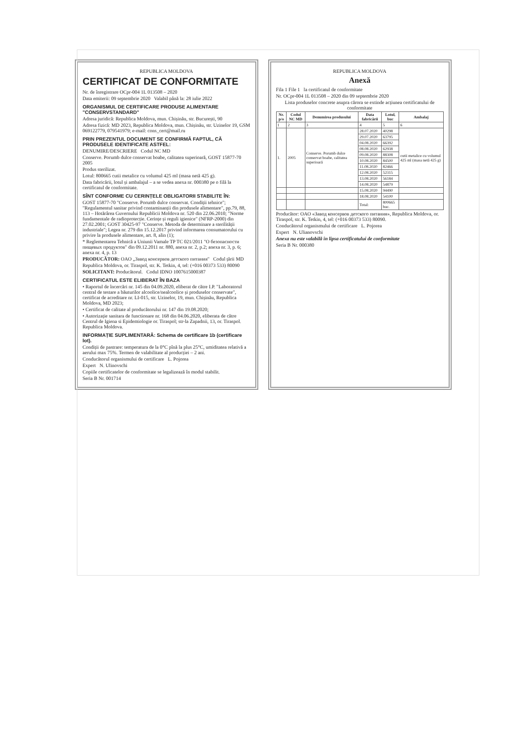REPUBLICA MOLDOVA
CERTIFICAT DE CONFORMITATE
Nr. de înregistrare OCpr-004 1L 013508 – 2020
Data emiterii: 09 septembrie 2020 Valabil până la: 28 iulie 2022
ORGANISMUL DE CERTIFICARE PRODUSE ALIMENTARE "CONSERVSTANDARD"
Adresa juridică: Republica Moldova, mun. Chișinău, str. București, 90
Adresa fizică: MD 2023, Republica Moldova, mun. Chișinău, str. Uzinelor 19, GSM 069122779, 079541979; e-mail: cons_cert@mail.ru
PRIN PREZENTUL DOCUMENT SE CONFIRMĂ FAPTUL, CĂ PRODUSELE IDENTIFICATE ASTFEL:
DENUMIRE/DESCRIERE Codul NC MD
Conserve. Porumb dulce conservat boabe, calitatea superioară, GOST 15877-70 2005
Produs sterilizat.
Lotul: 800665 cutii metalice cu volumul 425 ml (masa netă 425 g).
Data fabricării, lotul și ambalajul – a se vedea anexa nr. 000380 pe o filă la certificatul de conformitate.
SÎNT CONFORME CU CERINȚELE OBLIGATORII STABILITE ÎN:
GOST 15877-70 "Conserve. Porumb dulce conservat. Condiții tehnice"; "Regulamentul sanitar privind contaminanții din produsele alimentare", pp.79, 88, 113 – Hotărârea Guvernului Republicii Moldova nr. 520 din 22.06.2010; "Norme fundamentale de radioprotecție. Cerințe și reguli igienice" (NFRP-2000) din 27.02.2001; GOST 30425-97 "Conserve. Metoda de determinare a sterilității industriale"; Legea nr. 279 din 15.12.2017 privind informarea consumatorului cu privire la produsele alimentare, art. 8, alin (1);
* Reglementarea Tehnică a Uniunii Vamale TP TC 021/2011 "О безопасности пищевых продуктов" din 09.12.2011 nr. 880, anexa nr. 2, p.2; anexa nr. 3, p. 6; anexa nr. 4, p. 13
PRODUCĂTOR: OAO „Завод консервов детского питания" Codul țării MD
Republica Moldova, or. Tiraspol, str. K. Tetkin, 4, tel: (+016 00373 533) 80090
SOLICITANT: Producătorul. Codul IDNO 1007615000387
CERTIFICATUL ESTE ELIBERAT ÎN BAZA
• Raportul de încercări nr. 145 din 04.09.2020, eliberat de către I.P. "Laboratorul central de testare a băuturilor alcoolice/nealcoolice și produselor conservate", certificat de acreditare nr. LI-015, str. Uzinelor, 19, mun. Chișinău, Republica Moldova, MD 2023;
• Certificat de calitate al producătorului nr. 147 din 19.08.2020;
• Autorizație sanitara de functionare nr. 168 din 04.06.2020, eliberata de către Centrul de Igiena si Epidemiologie or. Tiraspol; str-la Zapadnii, 13, or. Tiraspol. Republica Moldova.
INFORMAȚIE SUPLIMENTARĂ: Schema de certificare 1b (certificare lot).
Condiții de pastrare: temperatura de la 0°C pînă la plus 25°C, umiditatea relativă a aerului max 75%. Termen de valabilitate al producției – 2 ani.
Conducătorul organismului de certificare L. Pojorea
Expert N. Ulinovschi
Copiile certificatelor de conformitate se legalizează în modul stabilit.
Seria B Nr. 001714
REPUBLICA MOLDOVA
Anexă
Fila 1 File 1 la certificatul de conformitate
Nr. OCpr-004 1L 013508 – 2020 din 09 septembrie 2020
Lista produselor concrete asupra cărora se extinde acțiunea certificatului de conformitate
| Nr. p/o | Codul NC MD | Denumirea produsului | Data fabricării | Lotul, buc | Ambalaj |
| --- | --- | --- | --- | --- | --- |
| 1 | 2 | 3 | 4 | 5 | 6 |
| 1. | 2005 | Conserve. Porumb dulce conservat boabe, calitatea superioară | 28.07.2020 | 40298 | cutii metalice cu volumul 425 ml (masa netă 425 g) |
| | | | 29.07.2020 | 63795 | |
| | | | 04.08.2020 | 66392 | |
| | | | 08.08.2020 | 62938 | |
| | | | 09.08.2020 | 88308 | |
| | | | 10.08.2020 | 84500 | |
| | | | 11.08.2020 | 82466 | |
| | | | 12.08.2020 | 52315 | |
| | | | 13.08.2020 | 56184 | |
| | | | 14.08.2020 | 54879 | |
| | | | 15.08.2020 | 94490 | |
| | | | 18.08.2020 | 54100 | |
| | | | Total: | 800665 buc. | |
Producător: OAO «Завод консервов детского питания», Republica Moldova, or. Tiraspol, str. K. Tetkin, 4, tel: (+016 00373 533) 80090.
Conducătorul organismului de certificare L. Pojorea
Expert N. Ulianovschi
Anexa nu este valabilă în lipsa certificatului de conformitate
Seria B Nr. 000380